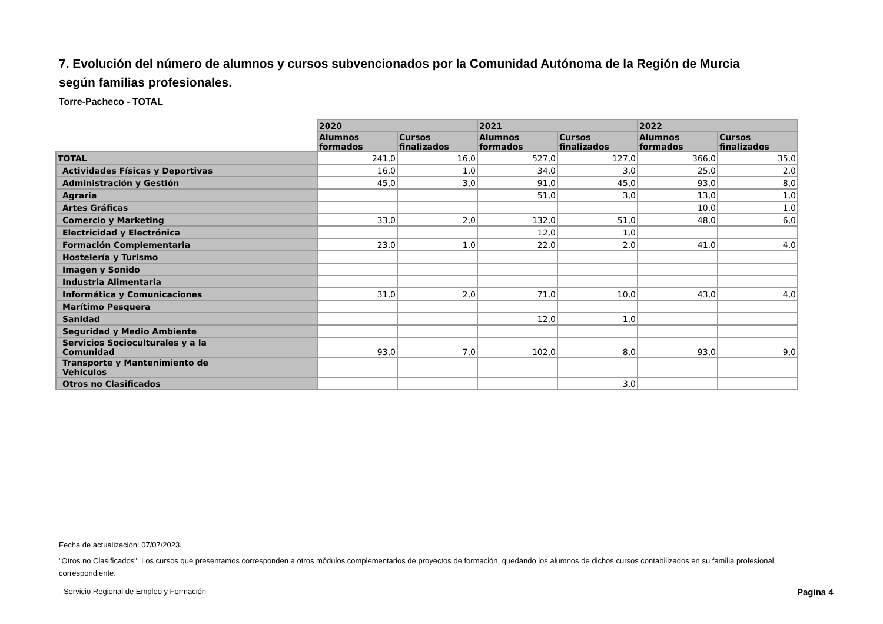7. Evolución del número de alumnos y cursos subvencionados por la Comunidad Autónoma de la Región de Murcia según familias profesionales.
Torre-Pacheco - TOTAL
| | 2020 | | 2021 | | 2022 | |
| --- | --- | --- | --- | --- | --- | --- |
| | Alumnos formados | Cursos finalizados | Alumnos formados | Cursos finalizados | Alumnos formados | Cursos finalizados |
| TOTAL | 241,0 | 16,0 | 527,0 | 127,0 | 366,0 | 35,0 |
| Actividades Físicas y Deportivas | 16,0 | 1,0 | 34,0 | 3,0 | 25,0 | 2,0 |
| Administración y Gestión | 45,0 | 3,0 | 91,0 | 45,0 | 93,0 | 8,0 |
| Agraria | | | 51,0 | 3,0 | 13,0 | 1,0 |
| Artes Gráficas | | | | | 10,0 | 1,0 |
| Comercio y Marketing | 33,0 | 2,0 | 132,0 | 51,0 | 48,0 | 6,0 |
| Electricidad y Electrónica | | | 12,0 | 1,0 | | |
| Formación Complementaria | 23,0 | 1,0 | 22,0 | 2,0 | 41,0 | 4,0 |
| Hostelería y Turismo | | | | | | |
| Imagen y Sonido | | | | | | |
| Industria Alimentaria | | | | | | |
| Informática y Comunicaciones | 31,0 | 2,0 | 71,0 | 10,0 | 43,0 | 4,0 |
| Marítimo Pesquera | | | | | | |
| Sanidad | | | 12,0 | 1,0 | | |
| Seguridad y Medio Ambiente | | | | | | |
| Servicios Socioculturales y a la Comunidad | 93,0 | 7,0 | 102,0 | 8,0 | 93,0 | 9,0 |
| Transporte y Mantenimiento de Vehículos | | | | | | |
| Otros no Clasificados | | | | 3,0 | | |
Fecha de actualización: 07/07/2023.
"Otros no Clasificados": Los cursos que presentamos corresponden a otros módulos complementarios de proyectos de formación, quedando los alumnos de dichos cursos contabilizados en su familia profesional correspondiente.
- Servicio Regional de Empleo y Formación Pagina 4